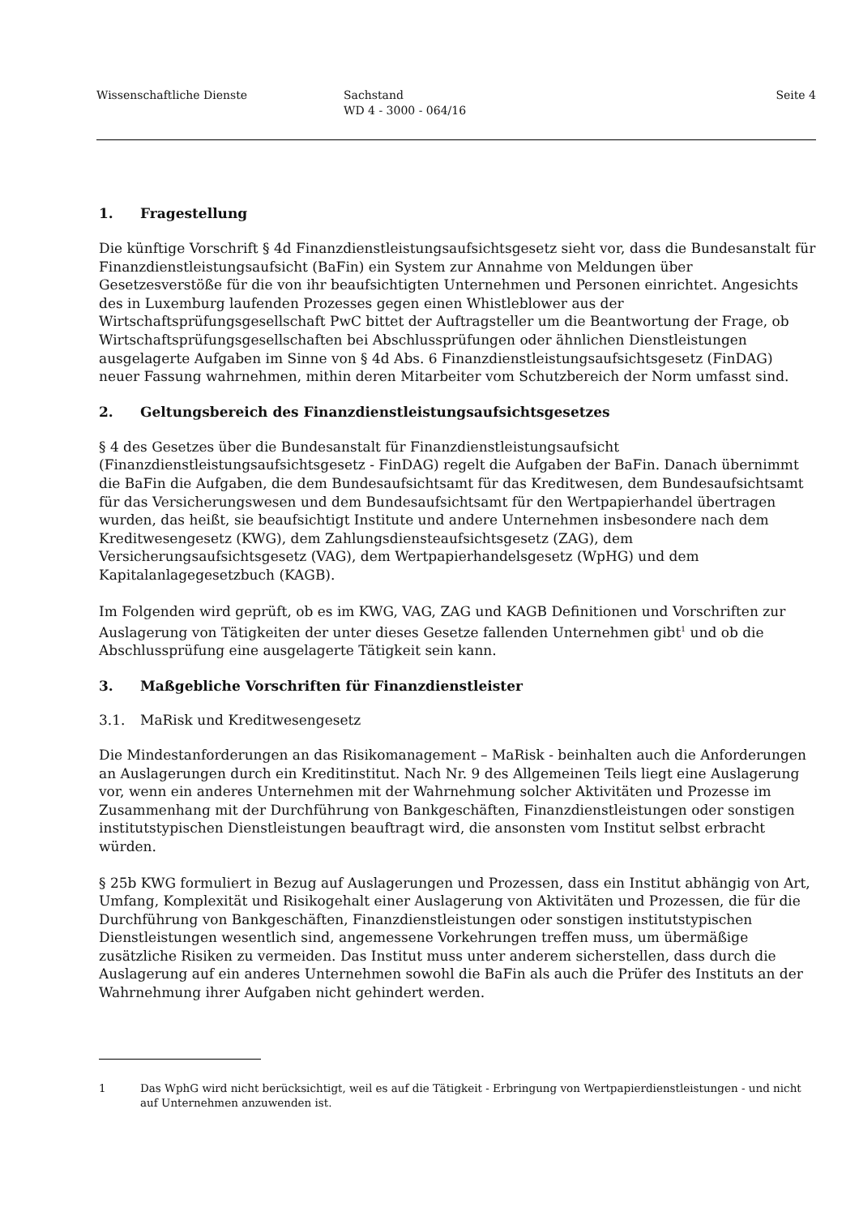Wissenschaftliche Dienste Sachstand
WD 4 - 3000 - 064/16
Seite 4
1. Fragestellung
Die künftige Vorschrift § 4d Finanzdienstleistungsaufsichtsgesetz sieht vor, dass die Bundesanstalt für Finanzdienstleistungsaufsicht (BaFin) ein System zur Annahme von Meldungen über Gesetzesverstöße für die von ihr beaufsichtigten Unternehmen und Personen einrichtet. Angesichts des in Luxemburg laufenden Prozesses gegen einen Whistleblower aus der Wirtschaftsprüfungsgesellschaft PwC bittet der Auftragsteller um die Beantwortung der Frage, ob Wirtschaftsprüfungsgesellschaften bei Abschlussprüfungen oder ähnlichen Dienstleistungen ausgelagerte Aufgaben im Sinne von § 4d Abs. 6 Finanzdienstleistungsaufsichtsgesetz (FinDAG) neuer Fassung wahrnehmen, mithin deren Mitarbeiter vom Schutzbereich der Norm umfasst sind.
2. Geltungsbereich des Finanzdienstleistungsaufsichtsgesetzes
§ 4 des Gesetzes über die Bundesanstalt für Finanzdienstleistungsaufsicht (Finanzdienstleistungsaufsichtsgesetz - FinDAG) regelt die Aufgaben der BaFin. Danach übernimmt die BaFin die Aufgaben, die dem Bundesaufsichtsamt für das Kreditwesen, dem Bundesaufsichtsamt für das Versicherungswesen und dem Bundesaufsichtsamt für den Wertpapierhandel übertragen wurden, das heißt, sie beaufsichtigt Institute und andere Unternehmen insbesondere nach dem Kreditwesengesetz (KWG), dem Zahlungsdiensteaufsichtsgesetz (ZAG), dem Versicherungsaufsichtsgesetz (VAG), dem Wertpapierhandelsgesetz (WpHG) und dem Kapitalanlagegesetzbuch (KAGB).
Im Folgenden wird geprüft, ob es im KWG, VAG, ZAG und KAGB Definitionen und Vorschriften zur Auslagerung von Tätigkeiten der unter dieses Gesetze fallenden Unternehmen gibt<sup>1</sup> und ob die Abschlussprüfung eine ausgelagerte Tätigkeit sein kann.
3. Maßgebliche Vorschriften für Finanzdienstleister
3.1. MaRisk und Kreditwesengesetz
Die Mindestanforderungen an das Risikomanagement – MaRisk - beinhalten auch die Anforderungen an Auslagerungen durch ein Kreditinstitut. Nach Nr. 9 des Allgemeinen Teils liegt eine Auslagerung vor, wenn ein anderes Unternehmen mit der Wahrnehmung solcher Aktivitäten und Prozesse im Zusammenhang mit der Durchführung von Bankgeschäften, Finanzdienstleistungen oder sonstigen institutstypischen Dienstleistungen beauftragt wird, die ansonsten vom Institut selbst erbracht würden.
§ 25b KWG formuliert in Bezug auf Auslagerungen und Prozessen, dass ein Institut abhängig von Art, Umfang, Komplexität und Risikogehalt einer Auslagerung von Aktivitäten und Prozessen, die für die Durchführung von Bankgeschäften, Finanzdienstleistungen oder sonstigen institutstypischen Dienstleistungen wesentlich sind, angemessene Vorkehrungen treffen muss, um übermäßige zusätzliche Risiken zu vermeiden. Das Institut muss unter anderem sicherstellen, dass durch die Auslagerung auf ein anderes Unternehmen sowohl die BaFin als auch die Prüfer des Instituts an der Wahrnehmung ihrer Aufgaben nicht gehindert werden.
1 Das WphG wird nicht berücksichtigt, weil es auf die Tätigkeit - Erbringung von Wertpapierdienstleistungen - und nicht auf Unternehmen anzuwenden ist.